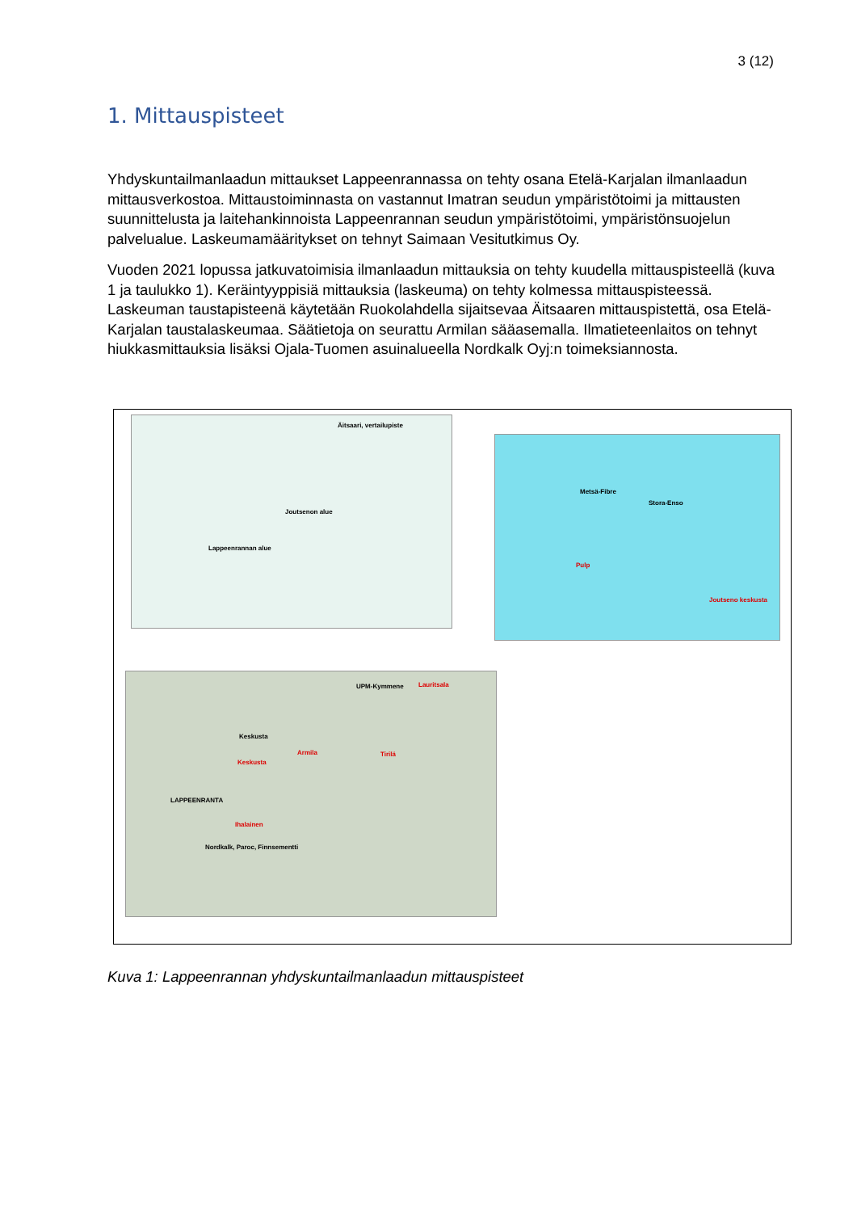3 (12)
1. Mittauspisteet
Yhdyskuntailmanlaadun mittaukset Lappeenrannassa on tehty osana Etelä-Karjalan ilmanlaadun mittausverkostoa. Mittaustoiminnasta on vastannut Imatran seudun ympäristötoimi ja mittausten suunnittelusta ja laitehankinnoista Lappeenrannan seudun ympäristötoimi, ympäristönsuojelun palvelualue. Laskeumamääritykset on tehnyt Saimaan Vesitutkimus Oy.
Vuoden 2021 lopussa jatkuvatoimisia ilmanlaadun mittauksia on tehty kuudella mittauspisteellä (kuva 1 ja taulukko 1). Keräintyyppisiä mittauksia (laskeuma) on tehty kolmessa mittauspisteessä. Laskeuman taustapisteenä käytetään Ruokolahdella sijaitsevaa Äitsaaren mittauspistettä, osa Etelä-Karjalan taustalaskeumaa. Säätietoja on seurattu Armilan sääasemalla. Ilmatieteenlaitos on tehnyt hiukkasmittauksia lisäksi Ojala-Tuomen asuinalueella Nordkalk Oyj:n toimeksiannosta.
Äitsaari, vertailupiste
Joutsenon alue
Lappeenrannan alue
Metsä-Fibre
Stora-Enso
Pulp
Joutseno keskusta
UPM-Kymmene Lauritsala
Keskusta
Keskusta
Armila Tirilä
LAPPEENRANTA
Ihalainen
Nordkalk, Paroc, Finnsementti
Kuva 1: Lappeenrannan yhdyskuntailmanlaadun mittauspisteet